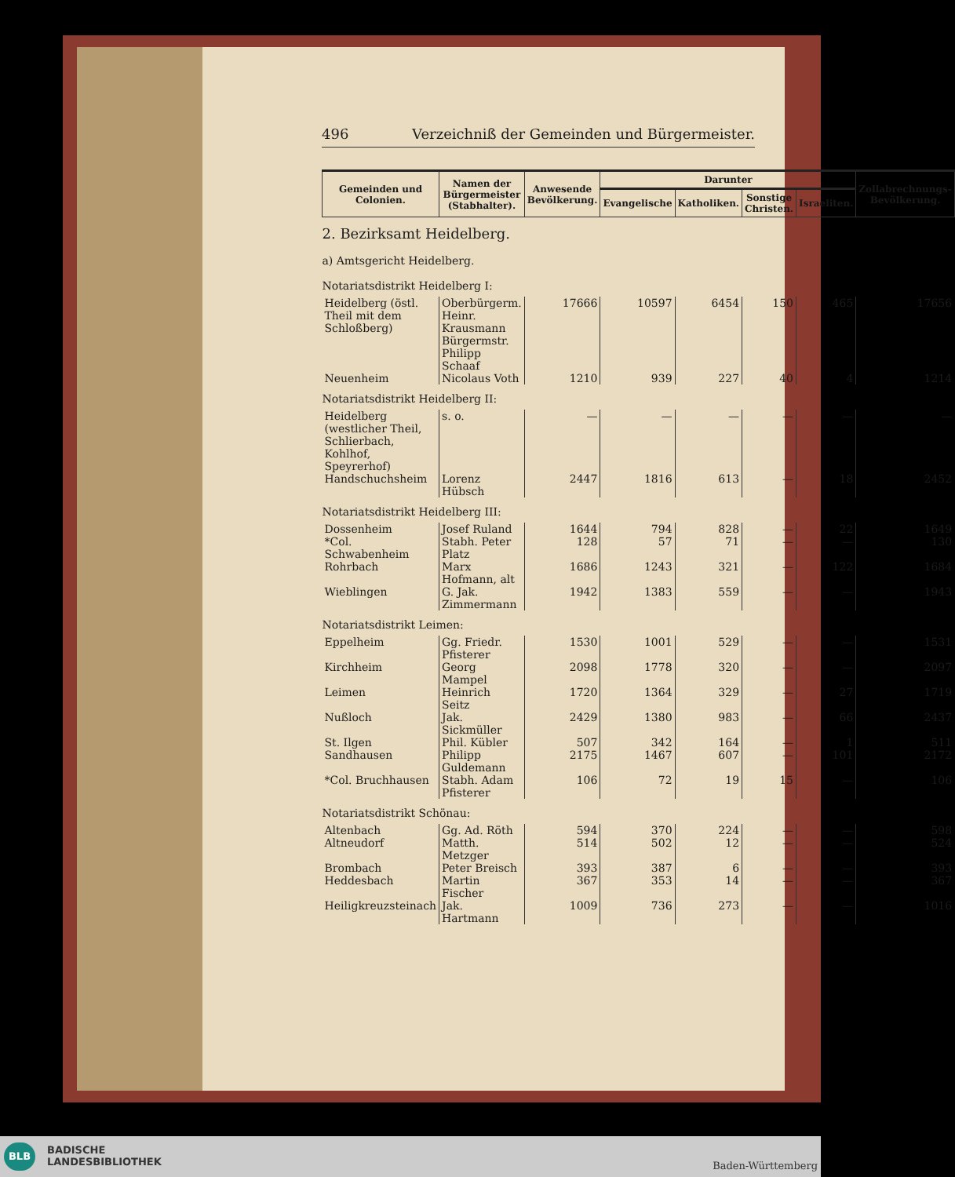496 Verzeichniß der Gemeinden und Bürgermeister.
| Gemeinden und Colonien. | Namen der Bürgermeister (Stabhalter). | Anwesende Bevölkerung. | Darunter | | | | Zollabrechnungs-Bevölkerung. |
| --- | --- | --- | --- | --- | --- | --- | --- |
| | | | Evangelische | Katholiken. | Sonstige Christen. | Israeliten. | |
| 2. Bezirksamt Heidelberg. | | | | | | | |
| a) Amtsgericht Heidelberg. | | | | | | | |
| Notariatsdistrikt Heidelberg I: | | | | | | | |
| Heidelberg (östl. Theil mit dem Schloßberg) | Oberbürgerm. Heinr. Krausmann Bürgermstr. Philipp Schaaf | 17666 | 10597 | 6454 | 150 | 465 | 17656 |
| Neuenheim | Nicolaus Voth | 1210 | 939 | 227 | 40 | 4 | 1214 |
| Notariatsdistrikt Heidelberg II: | | | | | | | |
| Heidelberg (westlicher Theil, Schlierbach, Kohlhof, Speyrerhof) | s. o. | — | — | — | — | — | — |
| Handschuchsheim | Lorenz Hübsch | 2447 | 1816 | 613 | — | 18 | 2452 |
| Notariatsdistrikt Heidelberg III: | | | | | | | |
| Dossenheim | Josef Ruland | 1644 | 794 | 828 | — | 22 | 1649 |
| *Col. Schwabenheim | Stabh. Peter Platz | 128 | 57 | 71 | — | — | 130 |
| Rohrbach | Marx Hofmann, alt | 1686 | 1243 | 321 | — | 122 | 1684 |
| Wieblingen | G. Jak. Zimmermann | 1942 | 1383 | 559 | — | — | 1943 |
| Notariatsdistrikt Leimen: | | | | | | | |
| Eppelheim | Gg. Friedr. Pfisterer | 1530 | 1001 | 529 | — | — | 1531 |
| Kirchheim | Georg Mampel | 2098 | 1778 | 320 | — | — | 2097 |
| Leimen | Heinrich Seitz | 1720 | 1364 | 329 | — | 27 | 1719 |
| Nußloch | Jak. Sickmüller | 2429 | 1380 | 983 | — | 66 | 2437 |
| St. Ilgen | Phil. Kübler | 507 | 342 | 164 | — | 1 | 511 |
| Sandhausen | Philipp Guldemann | 2175 | 1467 | 607 | — | 101 | 2172 |
| *Col. Bruchhausen | Stabh. Adam Pfisterer | 106 | 72 | 19 | 15 | — | 106 |
| Notariatsdistrikt Schönau: | | | | | | | |
| Altenbach | Gg. Ad. Röth | 594 | 370 | 224 | — | — | 598 |
| Altneudorf | Matth. Metzger | 514 | 502 | 12 | — | — | 524 |
| Brombach | Peter Breisch | 393 | 387 | 6 | — | — | 393 |
| Heddesbach | Martin Fischer | 367 | 353 | 14 | — | — | 367 |
| Heiligkreuzsteinach | Jak. Hartmann | 1009 | 736 | 273 | — | — | 1016 |
BADISCHE
LANDESBIBLIOTHEK
BLB
Baden-Württemberg